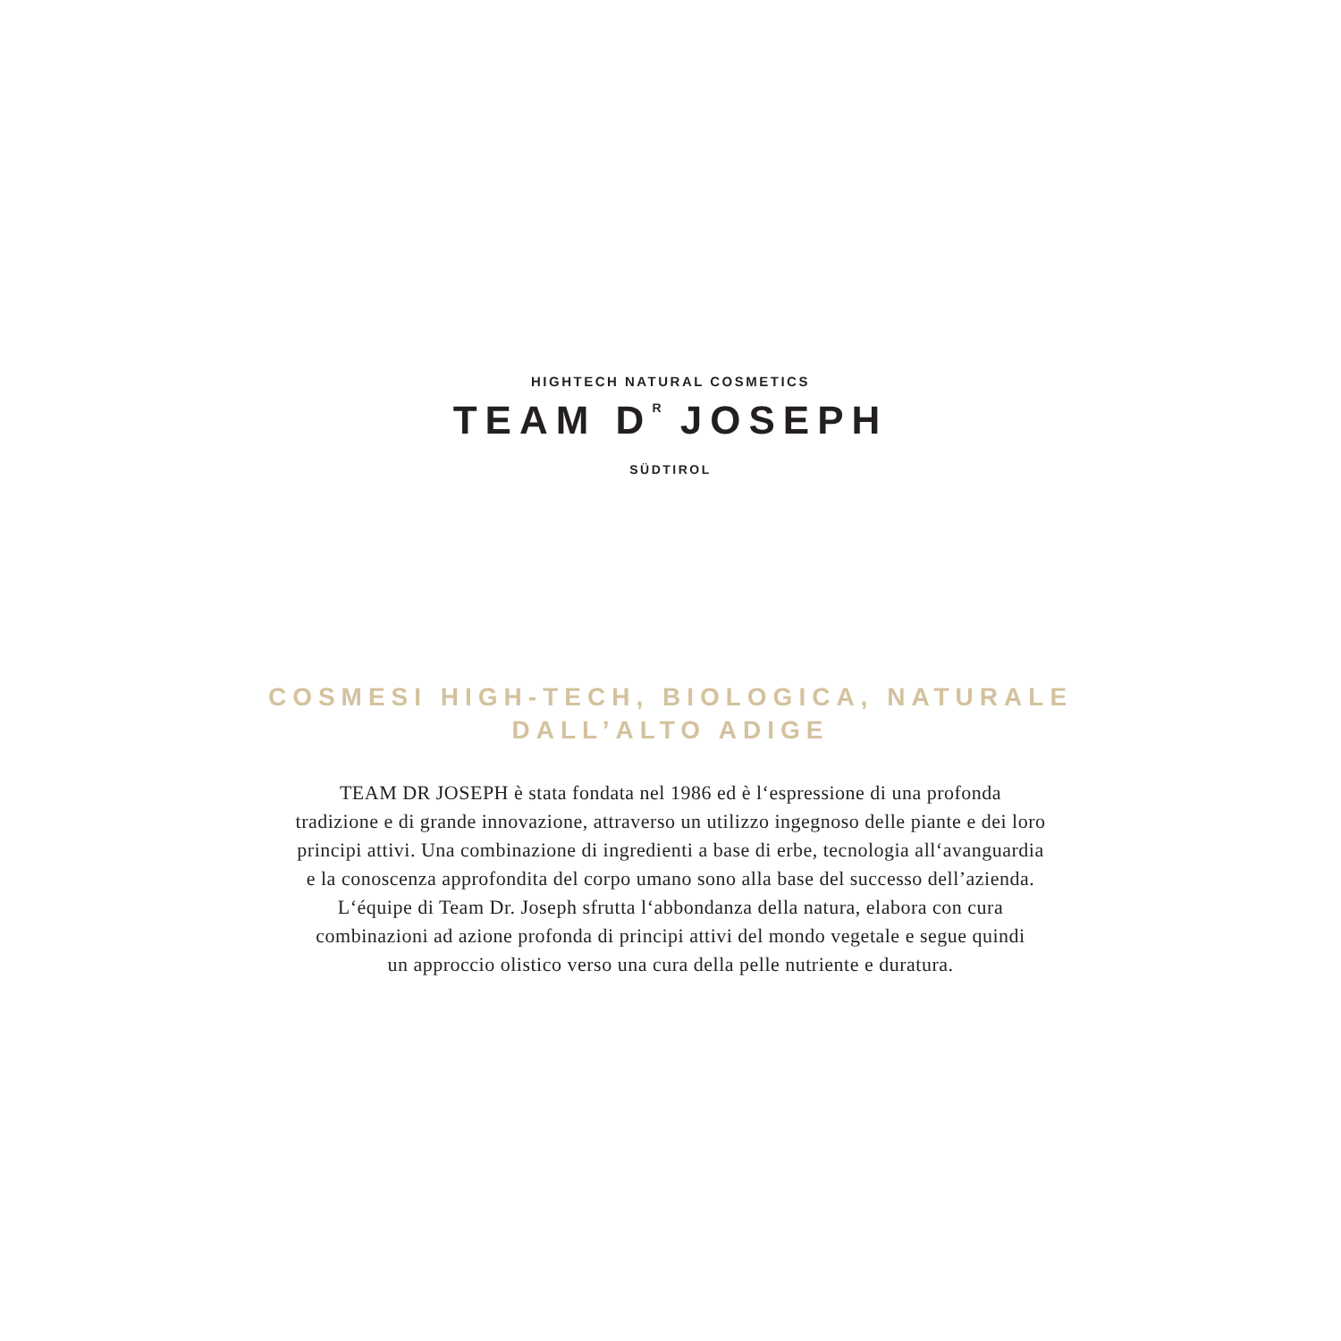HIGHTECH NATURAL COSMETICS
TEAM D<sup>R</sup> JOSEPH
SÜDTIROL
COSMESI HIGH-TECH, BIOLOGICA, NATURALE
DALL’ALTO ADIGE
TEAM DR JOSEPH è stata fondata nel 1986 ed è l‘espressione di una profonda
tradizione e di grande innovazione, attraverso un utilizzo ingegnoso delle piante e dei loro
principi attivi. Una combinazione di ingredienti a base di erbe, tecnologia all‘avanguardia
e la conoscenza approfondita del corpo umano sono alla base del successo dell’azienda.
L‘équipe di Team Dr. Joseph sfrutta l‘abbondanza della natura, elabora con cura
combinazioni ad azione profonda di principi attivi del mondo vegetale e segue quindi
un approccio olistico verso una cura della pelle nutriente e duratura.